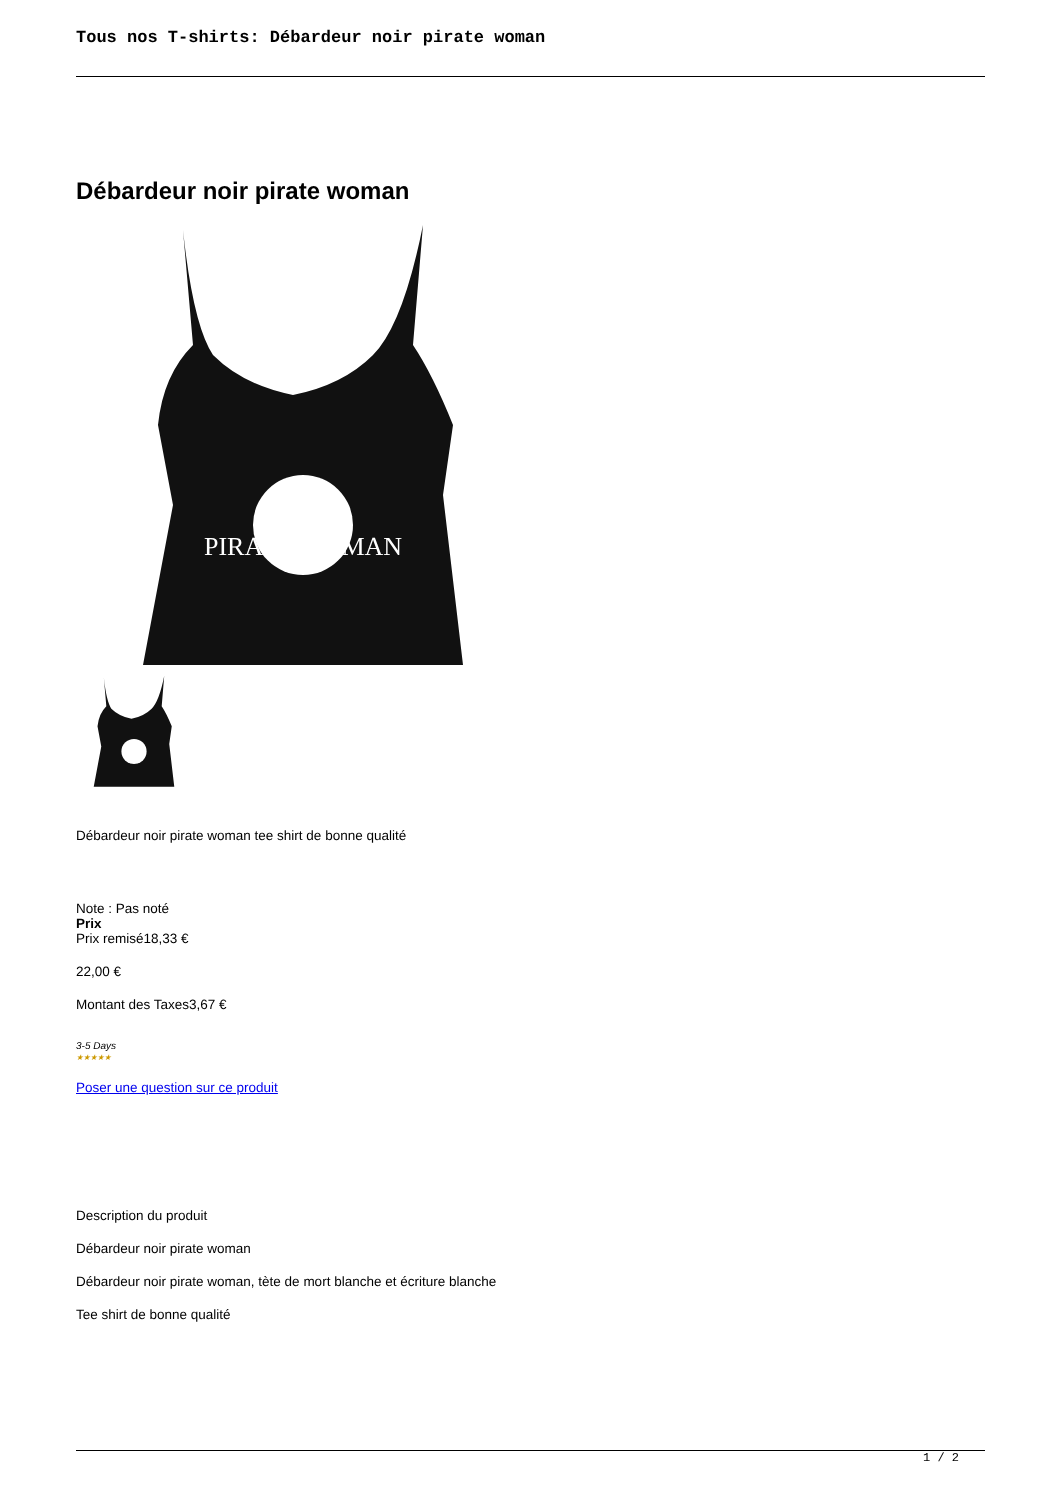Tous nos T-shirts: Débardeur noir pirate woman
Débardeur noir pirate woman
PIRATE WOMAN
Débardeur noir pirate woman tee shirt de bonne qualité
Note : Pas noté
Prix
Prix remisé18,33 €
22,00 €
Montant des Taxes3,67 €
3-5 Days
★★★★★
Poser une question sur ce produit
Description du produit
Débardeur noir pirate woman
Débardeur noir pirate woman, tète de mort blanche et écriture blanche
Tee shirt de bonne qualité
1 / 2